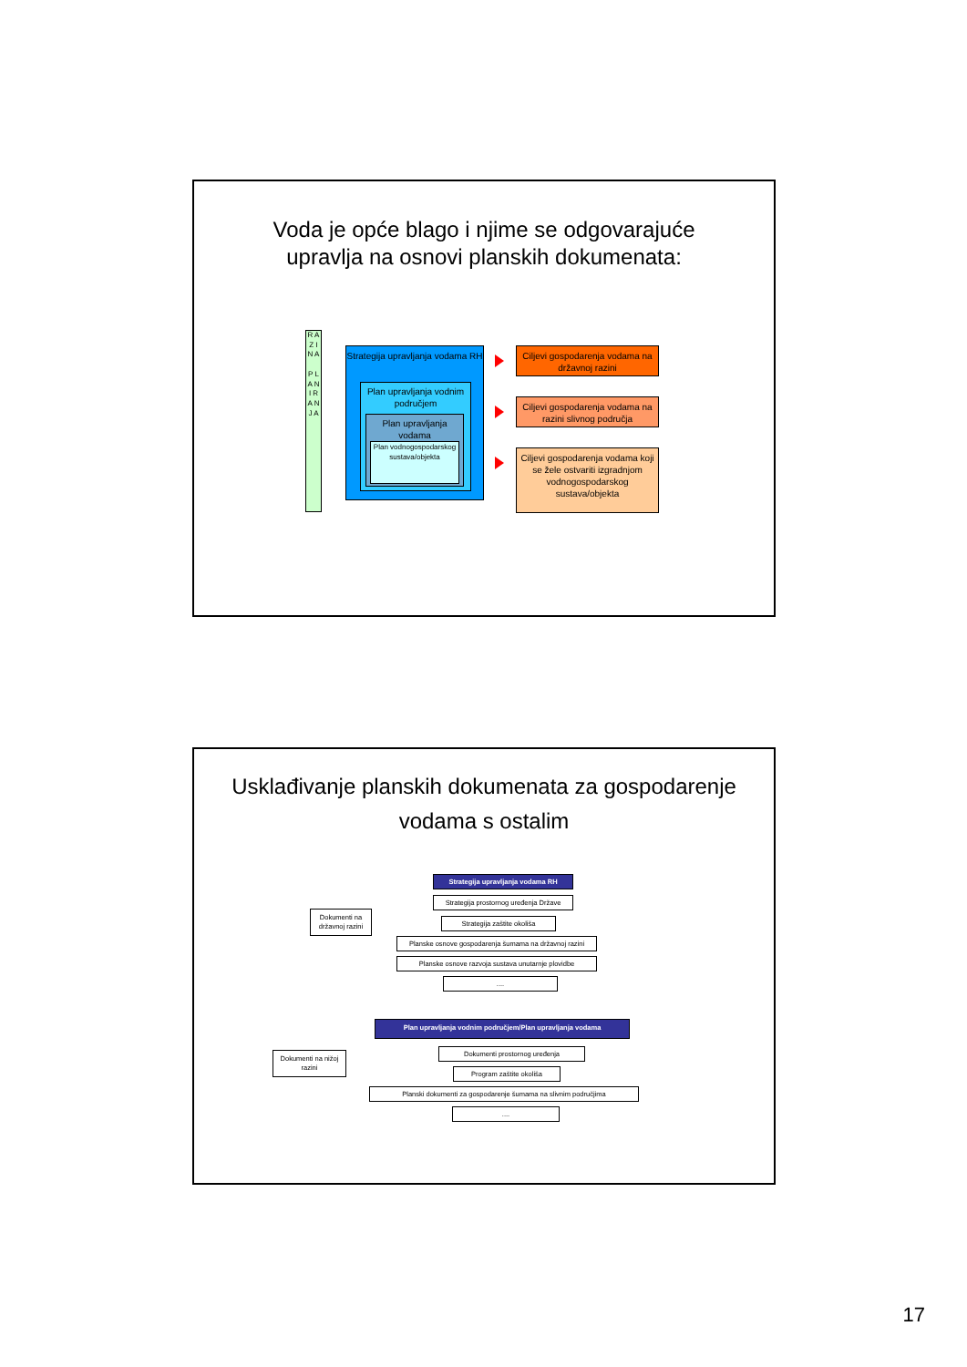Voda je opće blago i njime se odgovarajuće
upravlja na osnovi planskih dokumenata:
R A Z I N A
P L A N I R A N J A
Strategija upravljanja vodama RH
Plan upravljanja vodnim područjem
Plan upravljanja vodama
Plan vodnogospodarskog sustava/objekta
Ciljevi gospodarenja vodama na državnoj razini
Ciljevi gospodarenja vodama na razini slivnog područja
Ciljevi gospodarenja vodama koji se žele ostvariti izgradnjom vodnogospodarskog sustava/objekta
Usklađivanje planskih dokumenata za gospodarenje
vodama s ostalim
Dokumenti na državnoj razini
Strategija upravljanja vodama RH
Strategija prostornog uređenja Države
Strategija zaštite okoliša
Planske osnove gospodarenja šumama na državnoj razini
Planske osnove razvoja sustava unutarnje plovidbe
....
Dokumenti na nižoj razini
Plan upravljanja vodnim područjem/Plan upravljanja vodama
Dokumenti prostornog uređenja
Program zaštite okoliša
Planski dokumenti za gospodarenje šumama na slivnim područjima
....
17